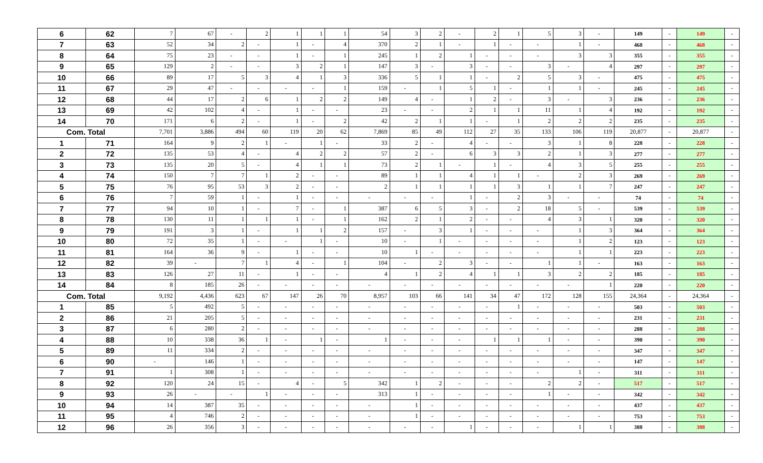| 6 | 62 | 7 | 67 | - | 2 | 1 | 1 | 1 | 54 | 3 | 2 | - | 2 | 1 | 5 | 3 | - | 149 | - | 149 | - |
| 7 | 63 | 52 | 34 | 2 | - | 1 | - | 4 | 370 | 2 | 1 | - | 1 | - | - | 1 | - | 468 | - | 468 | - |
| 8 | 64 | 75 | 23 | - | - | 1 | - | 1 | 245 | 1 | 2 | 1 | - | - | - | 3 | 3 | 355 | - | 355 | - |
| 9 | 65 | 129 | 2 | - | - | 3 | 2 | 1 | 147 | 3 | - | 3 | - | - | 3 | - | 4 | 297 | - | 297 | - |
| 10 | 66 | 89 | 17 | 5 | 3 | 4 | 1 | 3 | 336 | 5 | 1 | 1 | - | 2 | 5 | 3 | - | 475 | - | 475 | - |
| 11 | 67 | 29 | 47 | - | - | - | - | 1 | 159 | - | 1 | 5 | 1 | - | 1 | 1 | - | 245 | - | 245 | - |
| 12 | 68 | 44 | 17 | 2 | 6 | 1 | 2 | 2 | 149 | 4 | - | 1 | 2 | - | 3 | - | 3 | 236 | - | 236 | - |
| 13 | 69 | 42 | 102 | 4 | - | 1 | - | - | 23 | - | - | 2 | 1 | 1 | 11 | 1 | 4 | 192 | - | 192 | - |
| 14 | 70 | 171 | 6 | 2 | - | 1 | - | 2 | 42 | 2 | 1 | 1 | - | 1 | 2 | 2 | 2 | 235 | - | 235 | - |
| Com. Total | | 7,701 | 3,886 | 494 | 60 | 119 | 20 | 62 | 7,869 | 85 | 49 | 112 | 27 | 35 | 133 | 106 | 119 | 20,877 | - | 20,877 | - |
| 1 | 71 | 164 | 9 | 2 | 1 | - | 1 | - | 33 | 2 | - | 4 | - | - | 3 | 1 | 8 | 228 | - | 228 | - |
| 2 | 72 | 135 | 53 | 4 | - | 4 | 2 | 2 | 57 | 2 | - | 6 | 3 | 3 | 2 | 1 | 3 | 277 | - | 277 | - |
| 3 | 73 | 135 | 20 | 5 | - | 4 | 1 | 1 | 73 | 2 | 1 | - | 1 | - | 4 | 3 | 5 | 255 | - | 255 | - |
| 4 | 74 | 150 | 7 | 7 | 1 | 2 | - | - | 89 | 1 | 1 | 4 | 1 | 1 | - | 2 | 3 | 269 | - | 269 | - |
| 5 | 75 | 76 | 95 | 53 | 3 | 2 | - | - | 2 | 1 | 1 | 1 | 1 | 3 | 1 | 1 | 7 | 247 | - | 247 | - |
| 6 | 76 | 7 | 59 | 1 | - | 1 | - | - | - | - | - | 1 | - | 2 | 3 | - | - | 74 | - | 74 | - |
| 7 | 77 | 94 | 10 | 1 | - | 7 | - | 1 | 387 | 6 | 5 | 3 | - | 2 | 18 | 5 | - | 539 | - | 539 | - |
| 8 | 78 | 130 | 11 | 1 | 1 | 1 | - | 1 | 162 | 2 | 1 | 2 | - | - | 4 | 3 | 1 | 320 | - | 320 | - |
| 9 | 79 | 191 | 3 | 1 | - | 1 | 1 | 2 | 157 | - | 3 | 1 | - | - | - | 1 | 3 | 364 | - | 364 | - |
| 10 | 80 | 72 | 35 | 1 | - | - | 1 | - | 10 | - | 1 | - | - | - | - | 1 | 2 | 123 | - | 123 | - |
| 11 | 81 | 164 | 36 | 9 | - | 1 | - | - | 10 | 1 | - | - | - | - | - | 1 | 1 | 223 | - | 223 | - |
| 12 | 82 | 39 | - | 7 | 1 | 4 | - | 1 | 104 | - | 2 | 3 | - | - | 1 | 1 | - | 163 | - | 163 | - |
| 13 | 83 | 126 | 27 | 11 | - | 1 | - | - | 4 | 1 | 2 | 4 | 1 | 1 | 3 | 2 | 2 | 185 | - | 185 | - |
| 14 | 84 | 8 | 185 | 26 | - | - | - | - | - | - | - | - | - | - | - | - | 1 | 220 | - | 220 | - |
| Com. Total | | 9,192 | 4,436 | 623 | 67 | 147 | 26 | 70 | 8,957 | 103 | 66 | 141 | 34 | 47 | 172 | 128 | 155 | 24,364 | - | 24,364 | - |
| 1 | 85 | 5 | 492 | 5 | - | - | - | - | - | - | - | - | - | 1 | - | - | - | 503 | - | 503 | - |
| 2 | 86 | 21 | 205 | 5 | - | - | - | - | - | - | - | - | - | - | - | - | - | 231 | - | 231 | - |
| 3 | 87 | 6 | 280 | 2 | - | - | - | - | - | - | - | - | - | - | - | - | - | 288 | - | 288 | - |
| 4 | 88 | 10 | 338 | 36 | 1 | - | 1 | - | 1 | - | - | - | 1 | 1 | 1 | - | - | 390 | - | 390 | - |
| 5 | 89 | 11 | 334 | 2 | - | - | - | - | - | - | - | - | - | - | - | - | - | 347 | - | 347 | - |
| 6 | 90 | - | 146 | 1 | - | - | - | - | - | - | - | - | - | - | - | - | - | 147 | - | 147 | - |
| 7 | 91 | 1 | 308 | 1 | - | - | - | - | - | - | - | - | - | - | - | 1 | - | 311 | - | 311 | - |
| 8 | 92 | 120 | 24 | 15 | - | 4 | - | 5 | 342 | 1 | 2 | - | - | - | 2 | 2 | - | 517 | - | 517 | - |
| 9 | 93 | 26 | - | - | 1 | - | - | - | 313 | 1 | - | - | - | - | 1 | - | - | 342 | - | 342 | - |
| 10 | 94 | 14 | 387 | 35 | - | - | - | - | - | 1 | - | - | - | - | - | - | - | 437 | - | 437 | - |
| 11 | 95 | 4 | 746 | 2 | - | - | - | - | - | 1 | - | - | - | - | - | - | - | 753 | - | 753 | - |
| 12 | 96 | 26 | 356 | 3 | - | - | - | - | - | - | - | 1 | - | - | - | 1 | 1 | 388 | - | 388 | - |